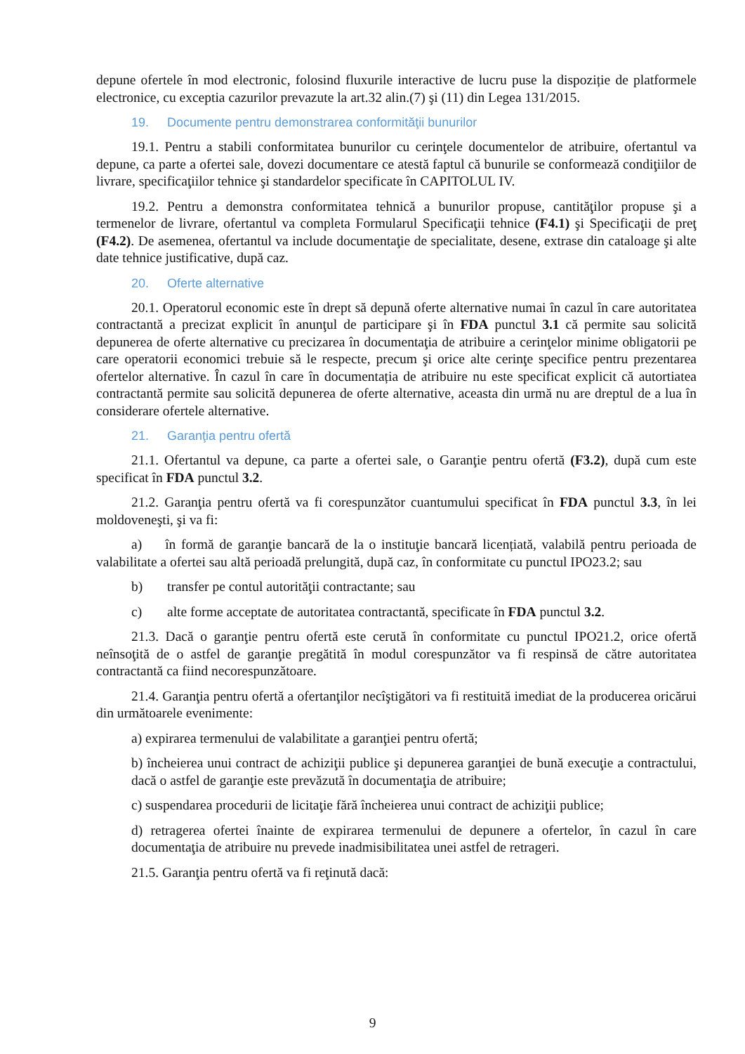depune ofertele în mod electronic, folosind fluxurile interactive de lucru puse la dispoziție de platformele electronice, cu exceptia cazurilor prevazute la art.32 alin.(7) şi (11) din Legea 131/2015.
19. Documente pentru demonstrarea conformităţii bunurilor
19.1. Pentru a stabili conformitatea bunurilor cu cerinţele documentelor de atribuire, ofertantul va depune, ca parte a ofertei sale, dovezi documentare ce atestă faptul că bunurile se conformează condiţiilor de livrare, specificaţiilor tehnice şi standardelor specificate în CAPITOLUL IV.
19.2. Pentru a demonstra conformitatea tehnică a bunurilor propuse, cantităţilor propuse şi a termenelor de livrare, ofertantul va completa Formularul Specificaţii tehnice (F4.1) şi Specificaţii de preţ (F4.2). De asemenea, ofertantul va include documentaţie de specialitate, desene, extrase din cataloage şi alte date tehnice justificative, după caz.
20. Oferte alternative
20.1. Operatorul economic este în drept să depună oferte alternative numai în cazul în care autoritatea contractantă a precizat explicit în anunţul de participare şi în FDA punctul 3.1 că permite sau solicită depunerea de oferte alternative cu precizarea în documentaţia de atribuire a cerinţelor minime obligatorii pe care operatorii economici trebuie să le respecte, precum şi orice alte cerinţe specifice pentru prezentarea ofertelor alternative. În cazul în care în documentația de atribuire nu este specificat explicit că autortiatea contractantă permite sau solicită depunerea de oferte alternative, aceasta din urmă nu are dreptul de a lua în considerare ofertele alternative.
21. Garanţia pentru ofertă
21.1. Ofertantul va depune, ca parte a ofertei sale, o Garanţie pentru ofertă (F3.2), după cum este specificat în FDA punctul 3.2.
21.2. Garanţia pentru ofertă va fi corespunzător cuantumului specificat în FDA punctul 3.3, în lei moldoveneşti, şi va fi:
a) în formă de garanţie bancară de la o instituţie bancară licențiată, valabilă pentru perioada de valabilitate a ofertei sau altă perioadă prelungită, după caz, în conformitate cu punctul IPO23.2; sau
b) transfer pe contul autorităţii contractante; sau
c) alte forme acceptate de autoritatea contractantă, specificate în FDA punctul 3.2.
21.3. Dacă o garanţie pentru ofertă este cerută în conformitate cu punctul IPO21.2, orice ofertă neînsoţită de o astfel de garanţie pregătită în modul corespunzător va fi respinsă de către autoritatea contractantă ca fiind necorespunzătoare.
21.4. Garanţia pentru ofertă a ofertanţilor necîştigători va fi restituită imediat de la producerea oricărui din următoarele evenimente:
a) expirarea termenului de valabilitate a garanţiei pentru ofertă;
b) încheierea unui contract de achiziţii publice şi depunerea garanţiei de bună execuţie a contractului, dacă o astfel de garanţie este prevăzută în documentaţia de atribuire;
c) suspendarea procedurii de licitaţie fără încheierea unui contract de achiziţii publice;
d) retragerea ofertei înainte de expirarea termenului de depunere a ofertelor, în cazul în care documentaţia de atribuire nu prevede inadmisibilitatea unei astfel de retrageri.
21.5. Garanţia pentru ofertă va fi reţinută dacă:
9